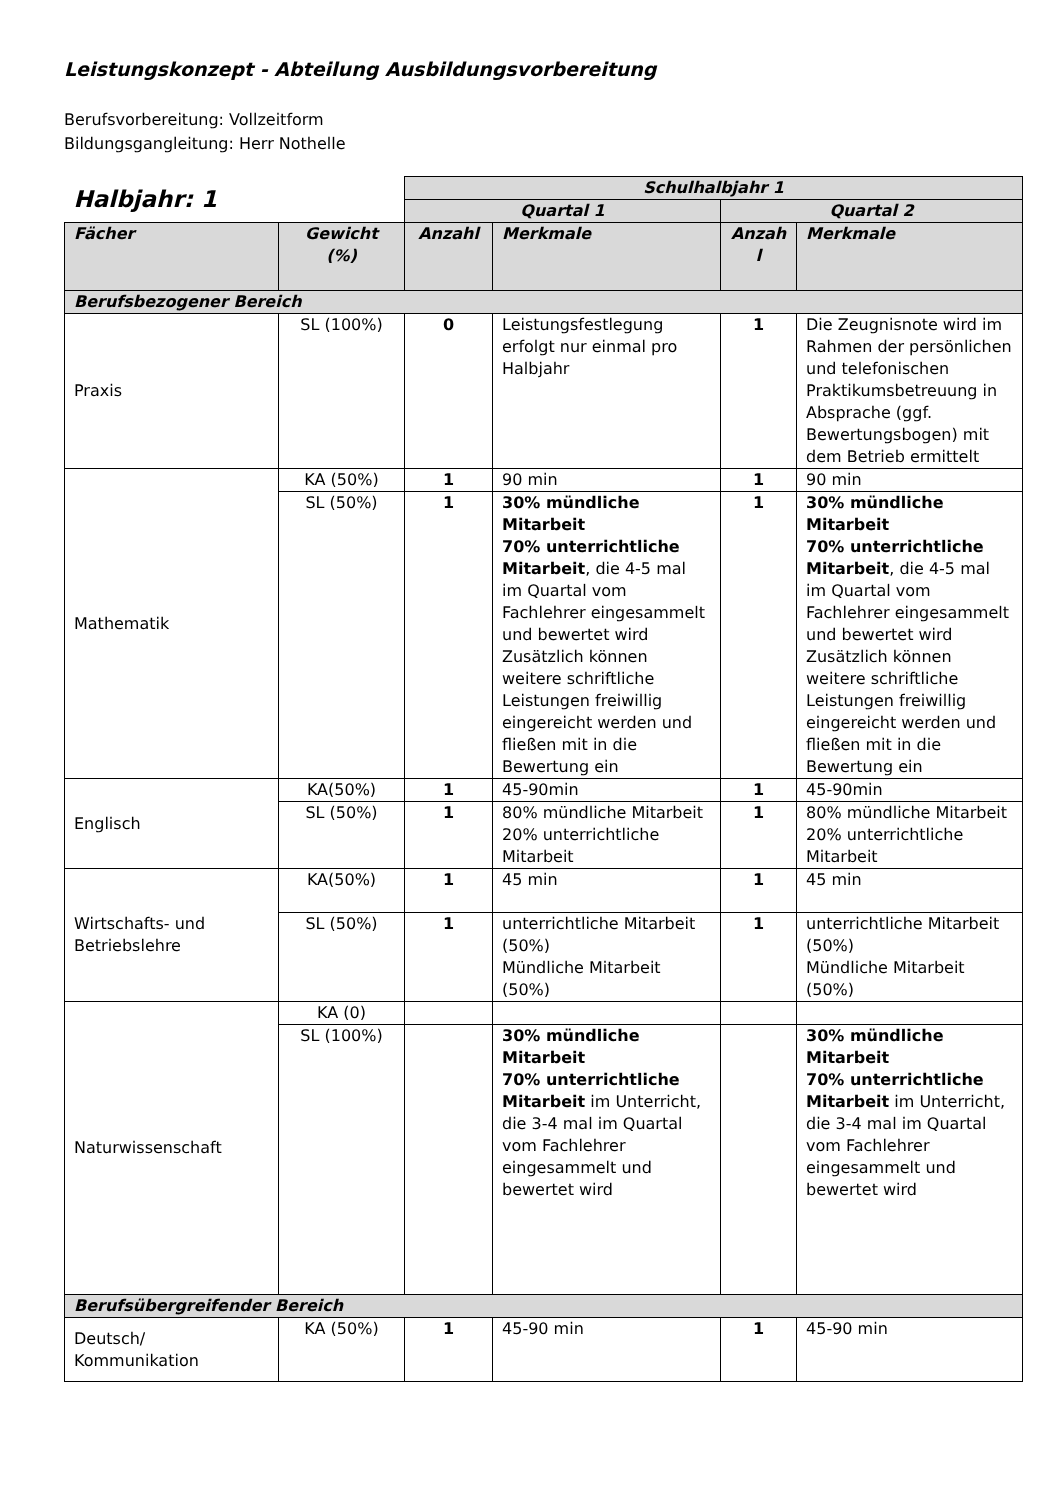Leistungskonzept - Abteilung Ausbildungsvorbereitung
Berufsvorbereitung: Vollzeitform
Bildungsgangleitung: Herr Nothelle
| Halbjahr: 1 | | Schulhalbjahr 1 | | | |
| | | Quartal 1 | | Quartal 2 | |
| Fächer | Gewicht (%) | Anzahl | Merkmale | Anzah l | Merkmale |
| Berufsbezogener Bereich | | | | | |
| Praxis | SL (100%) | 0 | Leistungsfestlegung erfolgt nur einmal pro Halbjahr | 1 | Die Zeugnisnote wird im Rahmen der persönlichen und telefonischen Praktikumsbetreuung in Absprache (ggf. Bewertungsbogen) mit dem Betrieb ermittelt |
| Mathematik | KA (50%) | 1 | 90 min | 1 | 90 min |
| | SL (50%) | 1 | 30% mündliche Mitarbeit 70% unterrichtliche Mitarbeit , die 4-5 mal im Quartal vom Fachlehrer eingesammelt und bewertet wird Zusätzlich können weitere schriftliche Leistungen freiwillig eingereicht werden und fließen mit in die Bewertung ein | 1 | 30% mündliche Mitarbeit 70% unterrichtliche Mitarbeit , die 4-5 mal im Quartal vom Fachlehrer eingesammelt und bewertet wird Zusätzlich können weitere schriftliche Leistungen freiwillig eingereicht werden und fließen mit in die Bewertung ein |
| Englisch | KA(50%) | 1 | 45-90min | 1 | 45-90min |
| | SL (50%) | 1 | 80% mündliche Mitarbeit 20% unterrichtliche Mitarbeit | 1 | 80% mündliche Mitarbeit 20% unterrichtliche Mitarbeit |
| Wirtschafts- und Betriebslehre | KA(50%) | 1 | 45 min | 1 | 45 min |
| | SL (50%) | 1 | unterrichtliche Mitarbeit (50%) Mündliche Mitarbeit (50%) | 1 | unterrichtliche Mitarbeit (50%) Mündliche Mitarbeit (50%) |
| Naturwissenschaft | KA (0) | | | | |
| | SL (100%) | | 30% mündliche Mitarbeit 70% unterrichtliche Mitarbeit im Unterricht, die 3-4 mal im Quartal vom Fachlehrer eingesammelt und bewertet wird | | 30% mündliche Mitarbeit 70% unterrichtliche Mitarbeit im Unterricht, die 3-4 mal im Quartal vom Fachlehrer eingesammelt und bewertet wird |
| Berufsübergreifender Bereich | | | | | |
| Deutsch/ Kommunikation | KA (50%) | 1 | 45-90 min | 1 | 45-90 min |